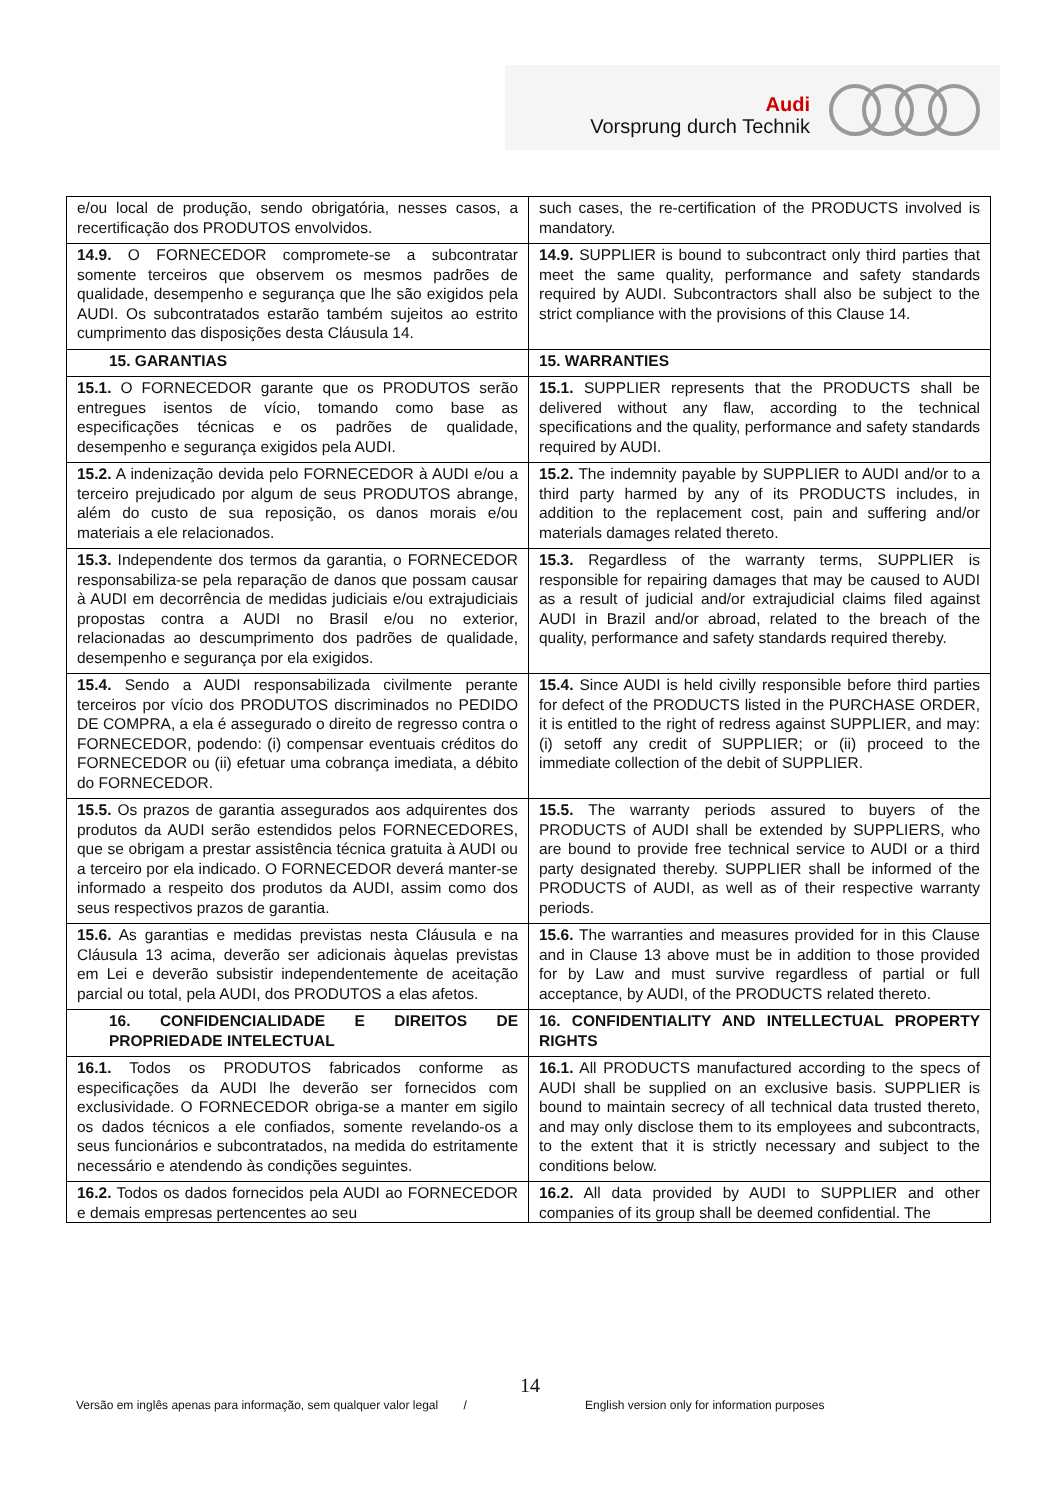Audi
Vorsprung durch Technik
| e/ou local de produção, sendo obrigatória, nesses casos, a recertificação dos PRODUTOS envolvidos. | such cases, the re-certification of the PRODUCTS involved is mandatory. |
| 14.9. O FORNECEDOR compromete-se a subcontratar somente terceiros que observem os mesmos padrões de qualidade, desempenho e segurança que lhe são exigidos pela AUDI. Os subcontratados estarão também sujeitos ao estrito cumprimento das disposições desta Cláusula 14. | 14.9. SUPPLIER is bound to subcontract only third parties that meet the same quality, performance and safety standards required by AUDI. Subcontractors shall also be subject to the strict compliance with the provisions of this Clause 14. |
| 15. GARANTIAS | 15. WARRANTIES |
| 15.1. O FORNECEDOR garante que os PRODUTOS serão entregues isentos de vício, tomando como base as especificações técnicas e os padrões de qualidade, desempenho e segurança exigidos pela AUDI. | 15.1. SUPPLIER represents that the PRODUCTS shall be delivered without any flaw, according to the technical specifications and the quality, performance and safety standards required by AUDI. |
| 15.2. A indenização devida pelo FORNECEDOR à AUDI e/ou a terceiro prejudicado por algum de seus PRODUTOS abrange, além do custo de sua reposição, os danos morais e/ou materiais a ele relacionados. | 15.2. The indemnity payable by SUPPLIER to AUDI and/or to a third party harmed by any of its PRODUCTS includes, in addition to the replacement cost, pain and suffering and/or materials damages related thereto. |
| 15.3. Independente dos termos da garantia, o FORNECEDOR responsabiliza-se pela reparação de danos que possam causar à AUDI em decorrência de medidas judiciais e/ou extrajudiciais propostas contra a AUDI no Brasil e/ou no exterior, relacionadas ao descumprimento dos padrões de qualidade, desempenho e segurança por ela exigidos. | 15.3. Regardless of the warranty terms, SUPPLIER is responsible for repairing damages that may be caused to AUDI as a result of judicial and/or extrajudicial claims filed against AUDI in Brazil and/or abroad, related to the breach of the quality, performance and safety standards required thereby. |
| 15.4. Sendo a AUDI responsabilizada civilmente perante terceiros por vício dos PRODUTOS discriminados no PEDIDO DE COMPRA, a ela é assegurado o direito de regresso contra o FORNECEDOR, podendo: (i) compensar eventuais créditos do FORNECEDOR ou (ii) efetuar uma cobrança imediata, a débito do FORNECEDOR. | 15.4. Since AUDI is held civilly responsible before third parties for defect of the PRODUCTS listed in the PURCHASE ORDER, it is entitled to the right of redress against SUPPLIER, and may: (i) setoff any credit of SUPPLIER; or (ii) proceed to the immediate collection of the debit of SUPPLIER. |
| 15.5. Os prazos de garantia assegurados aos adquirentes dos produtos da AUDI serão estendidos pelos FORNECEDORES, que se obrigam a prestar assistência técnica gratuita à AUDI ou a terceiro por ela indicado. O FORNECEDOR deverá manter-se informado a respeito dos produtos da AUDI, assim como dos seus respectivos prazos de garantia. | 15.5. The warranty periods assured to buyers of the PRODUCTS of AUDI shall be extended by SUPPLIERS, who are bound to provide free technical service to AUDI or a third party designated thereby. SUPPLIER shall be informed of the PRODUCTS of AUDI, as well as of their respective warranty periods. |
| 15.6. As garantias e medidas previstas nesta Cláusula e na Cláusula 13 acima, deverão ser adicionais àquelas previstas em Lei e deverão subsistir independentemente de aceitação parcial ou total, pela AUDI, dos PRODUTOS a elas afetos. | 15.6. The warranties and measures provided for in this Clause and in Clause 13 above must be in addition to those provided for by Law and must survive regardless of partial or full acceptance, by AUDI, of the PRODUCTS related thereto. |
| 16. CONFIDENCIALIDADE E DIREITOS DE PROPRIEDADE INTELECTUAL | 16. CONFIDENTIALITY AND INTELLECTUAL PROPERTY RIGHTS |
| 16.1. Todos os PRODUTOS fabricados conforme as especificações da AUDI lhe deverão ser fornecidos com exclusividade. O FORNECEDOR obriga-se a manter em sigilo os dados técnicos a ele confiados, somente revelando-os a seus funcionários e subcontratados, na medida do estritamente necessário e atendendo às condições seguintes. | 16.1. All PRODUCTS manufactured according to the specs of AUDI shall be supplied on an exclusive basis. SUPPLIER is bound to maintain secrecy of all technical data trusted thereto, and may only disclose them to its employees and subcontracts, to the extent that it is strictly necessary and subject to the conditions below. |
| 16.2. Todos os dados fornecidos pela AUDI ao FORNECEDOR e demais empresas pertencentes ao seu | 16.2. All data provided by AUDI to SUPPLIER and other companies of its group shall be deemed confidential. The |
14
Versão em inglês apenas para informação, sem qualquer valor legal /
English version only for information purposes